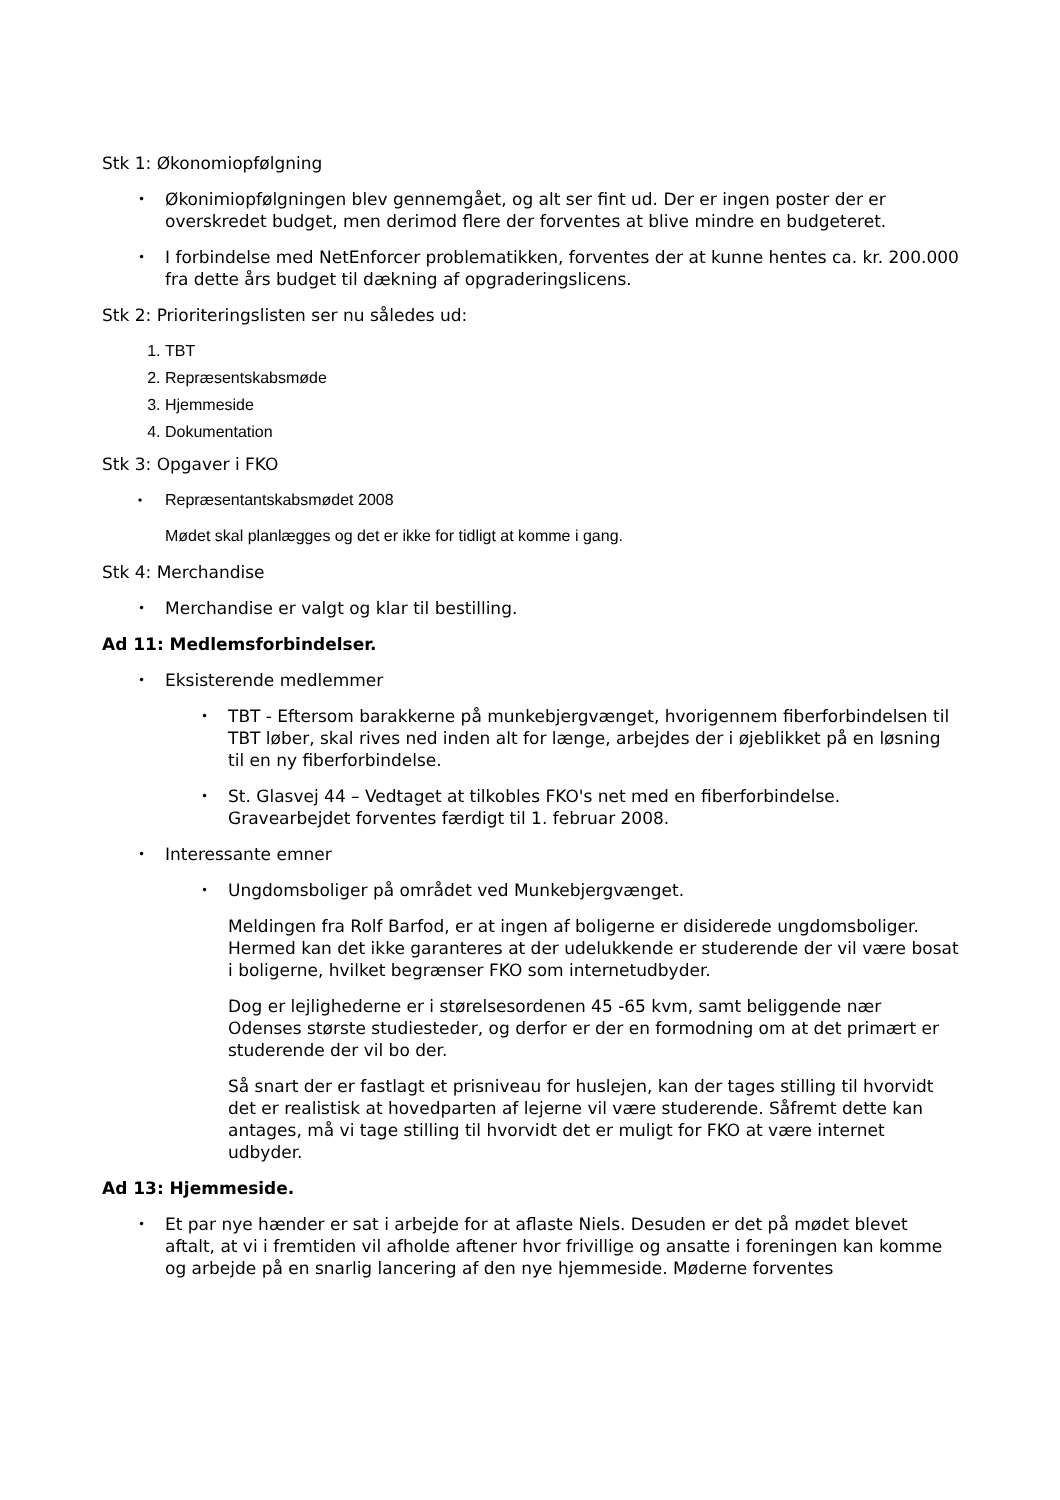Stk 1: Økonomiopfølgning
• Økonimiopfølgningen blev gennemgået, og alt ser fint ud. Der er ingen poster der er overskredet budget, men derimod flere der forventes at blive mindre en budgeteret.
• I forbindelse med NetEnforcer problematikken, forventes der at kunne hentes ca. kr. 200.000 fra dette års budget til dækning af opgraderingslicens.
Stk 2: Prioriteringslisten ser nu således ud:
1. TBT
2. Repræsentskabsmøde
3. Hjemmeside
4. Dokumentation
Stk 3: Opgaver i FKO
• Repræsentantskabsmødet 2008
Mødet skal planlægges og det er ikke for tidligt at komme i gang.
Stk 4: Merchandise
• Merchandise er valgt og klar til bestilling.
Ad 11: Medlemsforbindelser.
• Eksisterende medlemmer
• TBT - Eftersom barakkerne på munkebjergvænget, hvorigennem fiberforbindelsen til TBT løber, skal rives ned inden alt for længe, arbejdes der i øjeblikket på en løsning til en ny fiberforbindelse.
• St. Glasvej 44 – Vedtaget at tilkobles FKO's net med en fiberforbindelse. Gravearbejdet forventes færdigt til 1. februar 2008.
• Interessante emner
• Ungdomsboliger på området ved Munkebjergvænget.
Meldingen fra Rolf Barfod, er at ingen af boligerne er disiderede ungdomsboliger. Hermed kan det ikke garanteres at der udelukkende er studerende der vil være bosat i boligerne, hvilket begrænser FKO som internetudbyder.
Dog er lejlighederne er i størelsesordenen 45 -65 kvm, samt beliggende nær Odenses største studiesteder, og derfor er der en formodning om at det primært er studerende der vil bo der.
Så snart der er fastlagt et prisniveau for huslejen, kan der tages stilling til hvorvidt det er realistisk at hovedparten af lejerne vil være studerende. Såfremt dette kan antages, må vi tage stilling til hvorvidt det er muligt for FKO at være internet udbyder.
Ad 13: Hjemmeside.
• Et par nye hænder er sat i arbejde for at aflaste Niels. Desuden er det på mødet blevet aftalt, at vi i fremtiden vil afholde aftener hvor frivillige og ansatte i foreningen kan komme og arbejde på en snarlig lancering af den nye hjemmeside. Møderne forventes